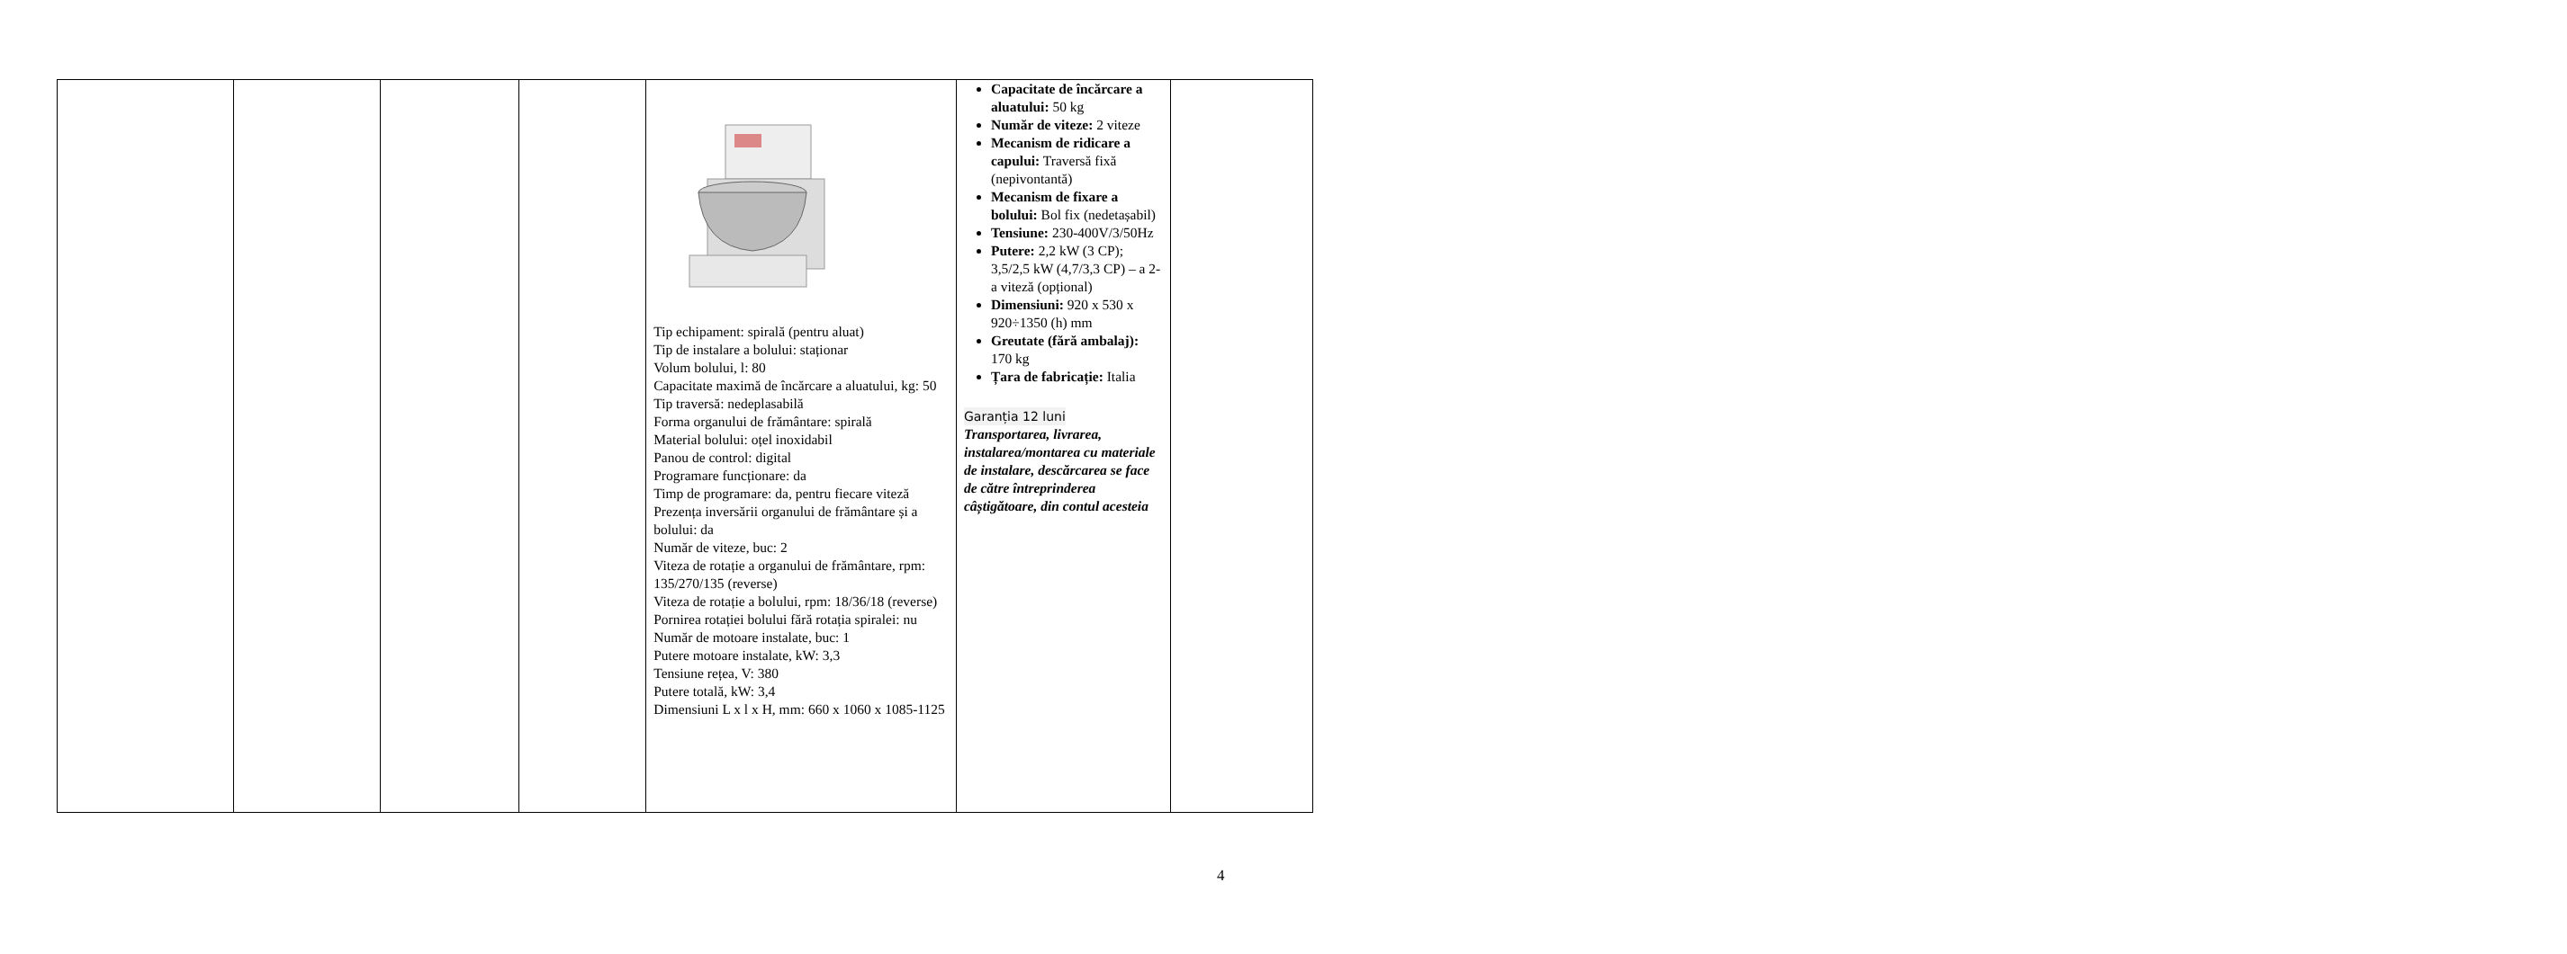| | | | | Tip echipament: spirală (pentru aluat) Tip de instalare a bolului: staționar Volum bolului, l: 80 Capacitate maximă de încărcare a aluatului, kg: 50 Tip traversă: nedeplasabilă Forma organului de frământare: spirală Material bolului: oțel inoxidabil Panou de control: digital Programare funcționare: da Timp de programare: da, pentru fiecare viteză Prezența inversării organului de frământare și a bolului: da Număr de viteze, buc: 2 Viteza de rotație a organului de frământare, rpm: 135/270/135 (reverse) Viteza de rotație a bolului, rpm: 18/36/18 (reverse) Pornirea rotației bolului fără rotația spiralei: nu Număr de motoare instalate, buc: 1 Putere motoare instalate, kW: 3,3 Tensiune rețea, V: 380 Putere totală, kW: 3,4 Dimensiuni L x l x H, mm: 660 x 1060 x 1085-1125 | Capacitate de încărcare a aluatului: 50 kg Număr de viteze: 2 viteze Mecanism de ridicare a capului: Traversă fixă (nepivontantă) Mecanism de fixare a bolului: Bol fix (nedetașabil) Tensiune: 230-400V/3/50Hz Putere: 2,2 kW (3 CP); 3,5/2,5 kW (4,7/3,3 CP) – a 2-a viteză (opțional) Dimensiuni: 920 x 530 x 920÷1350 (h) mm Greutate (fără ambalaj): 170 kg Țara de fabricație: Italia Garanția 12 luni Transportarea, livrarea, instalarea/montarea cu materiale de instalare, descărcarea se face de către întreprinderea câștigătoare, din contul acesteia | |
4